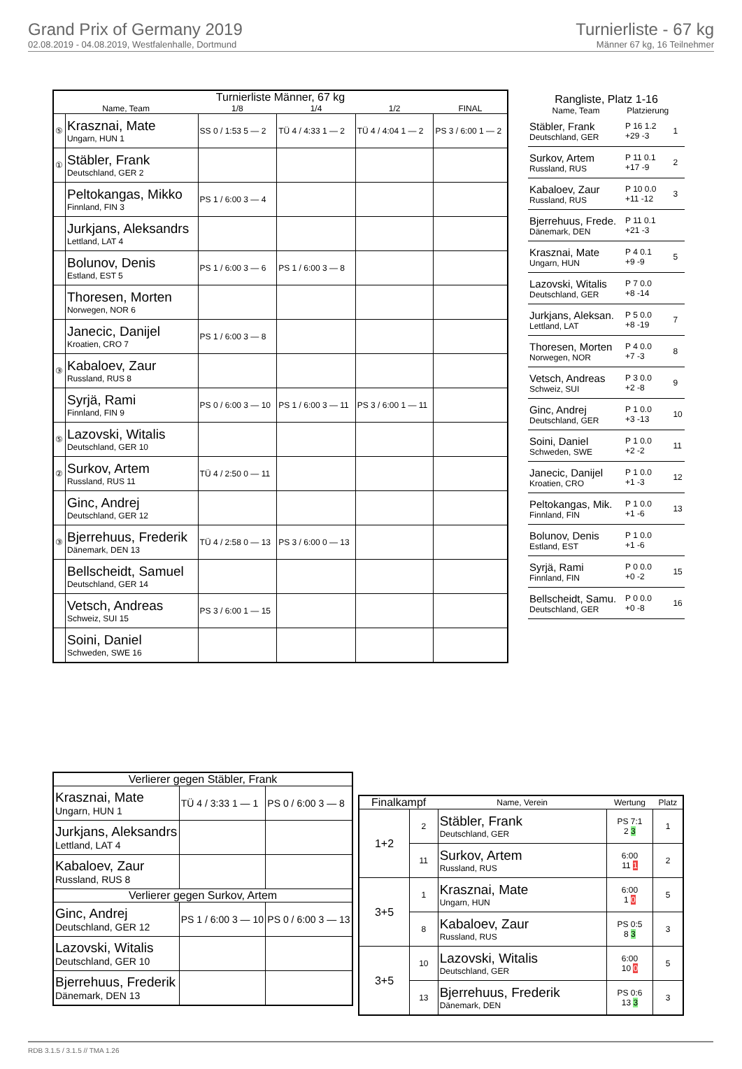Grand Prix of Germany 2019
02.08.2019 - 04.08.2019, Westfalenhalle, Dortmund
Turnierliste - 67 kg
Männer 67 kg, 16 Teilnehmer
| Turnierliste Männer, 67 kg | | | | | |
| --- | --- | --- | --- | --- | --- |
| Name, Team | | 1/8 | 1/4 | 1/2 | FINAL |
| ⑤ | Krasznai, Mate Ungarn, HUN 1 | SS 0 / 1:53 5 — 2 | TÜ 4 / 4:33 1 — 2 | TÜ 4 / 4:04 1 — 2 | PS 3 / 6:00 1 — 2 |
| ① | Stäbler, Frank Deutschland, GER 2 | | | | |
| | Peltokangas, Mikko Finnland, FIN 3 | PS 1 / 6:00 3 — 4 | | | |
| | Jurkjans, Aleksandrs Lettland, LAT 4 | | | | |
| | Bolunov, Denis Estland, EST 5 | PS 1 / 6:00 3 — 6 | PS 1 / 6:00 3 — 8 | | |
| | Thoresen, Morten Norwegen, NOR 6 | | | | |
| | Janecic, Danijel Kroatien, CRO 7 | PS 1 / 6:00 3 — 8 | | | |
| ③ | Kabaloev, Zaur Russland, RUS 8 | | | | |
| | Syrjä, Rami Finnland, FIN 9 | PS 0 / 6:00 3 — 10 | PS 1 / 6:00 3 — 11 | PS 3 / 6:00 1 — 11 | |
| ⑤ | Lazovski, Witalis Deutschland, GER 10 | | | | |
| ② | Surkov, Artem Russland, RUS 11 | TÜ 4 / 2:50 0 — 11 | | | |
| | Ginc, Andrej Deutschland, GER 12 | | | | |
| ③ | Bjerrehuus, Frederik Dänemark, DEN 13 | TÜ 4 / 2:58 0 — 13 | PS 3 / 6:00 0 — 13 | | |
| | Bellscheidt, Samuel Deutschland, GER 14 | | | | |
| | Vetsch, Andreas Schweiz, SUI 15 | PS 3 / 6:00 1 — 15 | | | |
| | Soini, Daniel Schweden, SWE 16 | | | | |
| Rangliste, Platz 1-16 | | |
| --- | --- | --- |
| Name, Team | Platzierung | |
| Stäbler, Frank Deutschland, GER | P 16 1.2 +29 -3 | 1 |
| Surkov, Artem Russland, RUS | P 11 0.1 +17 -9 | 2 |
| Kabaloev, Zaur Russland, RUS | P 10 0.0 +11 -12 | 3 |
| Bjerrehuus, Frede. Dänemark, DEN | P 11 0.1 +21 -3 | |
| Krasznai, Mate Ungarn, HUN | P 4 0.1 +9 -9 | 5 |
| Lazovski, Witalis Deutschland, GER | P 7 0.0 +8 -14 | |
| Jurkjans, Aleksan. Lettland, LAT | P 5 0.0 +8 -19 | 7 |
| Thoresen, Morten Norwegen, NOR | P 4 0.0 +7 -3 | 8 |
| Vetsch, Andreas Schweiz, SUI | P 3 0.0 +2 -8 | 9 |
| Ginc, Andrej Deutschland, GER | P 1 0.0 +3 -13 | 10 |
| Soini, Daniel Schweden, SWE | P 1 0.0 +2 -2 | 11 |
| Janecic, Danijel Kroatien, CRO | P 1 0.0 +1 -3 | 12 |
| Peltokangas, Mik. Finnland, FIN | P 1 0.0 +1 -6 | 13 |
| Bolunov, Denis Estland, EST | P 1 0.0 +1 -6 | |
| Syrjä, Rami Finnland, FIN | P 0 0.0 +0 -2 | 15 |
| Bellscheidt, Samu. Deutschland, GER | P 0 0.0 +0 -8 | 16 |
| Verlierer gegen Stäbler, Frank | | |
| --- | --- | --- |
| Krasznai, Mate Ungarn, HUN 1 | TÜ 4 / 3:33 1 — 1 | PS 0 / 6:00 3 — 8 |
| Jurkjans, Aleksandrs Lettland, LAT 4 | | |
| Kabaloev, Zaur Russland, RUS 8 | | |
| Verlierer gegen Surkov, Artem | | |
| Ginc, Andrej Deutschland, GER 12 | PS 1 / 6:00 3 — 10 | PS 0 / 6:00 3 — 13 |
| Lazovski, Witalis Deutschland, GER 10 | | |
| Bjerrehuus, Frederik Dänemark, DEN 13 | | |
| Finalkampf | | Name, Verein | Wertung | Platz |
| --- | --- | --- | --- | --- |
| 1+2 | 2 | Stäbler, Frank Deutschland, GER | PS 7:1 2 3 | 1 |
| | 11 | Surkov, Artem Russland, RUS | 6:00 11 1 | 2 |
| 3+5 | 1 | Krasznai, Mate Ungarn, HUN | 6:00 1 0 | 5 |
| | 8 | Kabaloev, Zaur Russland, RUS | PS 0:5 8 3 | 3 |
| 3+5 | 10 | Lazovski, Witalis Deutschland, GER | 6:00 10 0 | 5 |
| | 13 | Bjerrehuus, Frederik Dänemark, DEN | PS 0:6 13 3 | 3 |
RDB 3.1.5 / 3.1.5 // TMA 1.26